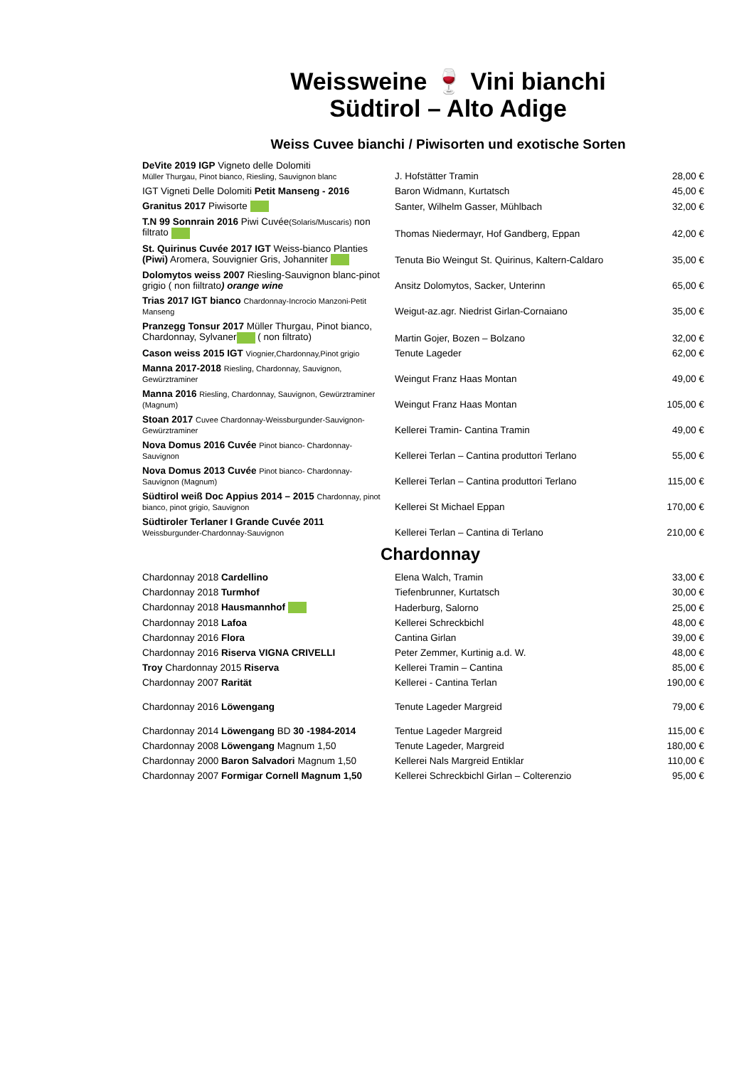Weissweine 🍷 Vini bianchi
Südtirol – Alto Adige
Weiss Cuvee bianchi / Piwisorten und exotische Sorten
| DeVite 2019 IGP Vigneto delle Dolomiti Müller Thurgau, Pinot bianco, Riesling, Sauvignon blanc | J. Hofstätter Tramin | 28,00 € |
| IGT Vigneti Delle Dolomiti Petit Manseng - 2016 | Baron Widmann, Kurtatsch | 45,00 € |
| Granitus 2017 Piwisorte | Santer, Wilhelm Gasser, Mühlbach | 32,00 € |
| T.N 99 Sonnrain 2016 Piwi Cuvée (Solaris/Muscaris) non filtrato | Thomas Niedermayr, Hof Gandberg, Eppan | 42,00 € |
| St. Quirinus Cuvée 2017 IGT Weiss-bianco Planties (Piwi) Aromera, Souvignier Gris, Johanniter | Tenuta Bio Weingut St. Quirinus, Kaltern-Caldaro | 35,00 € |
| Dolomytos weiss 2007 Riesling-Sauvignon blanc-pinot grigio ( non fiiltrato ) orange wine | Ansitz Dolomytos, Sacker, Unterinn | 65,00 € |
| Trias 2017 IGT bianco Chardonnay-Incrocio Manzoni-Petit Manseng | Weigut-az.agr. Niedrist Girlan-Cornaiano | 35,00 € |
| Pranzegg Tonsur 2017 Müller Thurgau, Pinot bianco, Chardonnay, Sylvaner ( non filtrato) | Martin Gojer, Bozen – Bolzano | 32,00 € |
| Cason weiss 2015 IGT Viognier,Chardonnay,Pinot grigio | Tenute Lageder | 62,00 € |
| Manna 2017-2018 Riesling, Chardonnay, Sauvignon, Gewürztraminer | Weingut Franz Haas Montan | 49,00 € |
| Manna 2016 Riesling, Chardonnay, Sauvignon, Gewürztraminer (Magnum) | Weingut Franz Haas Montan | 105,00 € |
| Stoan 2017 Cuvee Chardonnay-Weissburgunder-Sauvignon-Gewürztraminer | Kellerei Tramin- Cantina Tramin | 49,00 € |
| Nova Domus 2016 Cuvée Pinot bianco- Chardonnay-Sauvignon | Kellerei Terlan – Cantina produttori Terlano | 55,00 € |
| Nova Domus 2013 Cuvée Pinot bianco- Chardonnay-Sauvignon (Magnum) | Kellerei Terlan – Cantina produttori Terlano | 115,00 € |
| Südtirol weiß Doc Appius 2014 – 2015 Chardonnay, pinot bianco, pinot grigio, Sauvignon | Kellerei St Michael Eppan | 170,00 € |
| Südtiroler Terlaner I Grande Cuvée 2011 Weissburgunder-Chardonnay-Sauvignon | Kellerei Terlan – Cantina di Terlano | 210,00 € |
Chardonnay
| Chardonnay 2018 Cardellino | Elena Walch, Tramin | 33,00 € |
| Chardonnay 2018 Turmhof | Tiefenbrunner, Kurtatsch | 30,00 € |
| Chardonnay 2018 Hausmannhof | Haderburg, Salorno | 25,00 € |
| Chardonnay 2018 Lafoa | Kellerei Schreckbichl | 48,00 € |
| Chardonnay 2016 Flora | Cantina Girlan | 39,00 € |
| Chardonnay 2016 Riserva VIGNA CRIVELLI | Peter Zemmer, Kurtinig a.d. W. | 48,00 € |
| Troy Chardonnay 2015 Riserva | Kellerei Tramin – Cantina | 85,00 € |
| Chardonnay 2007 Rarität | Kellerei - Cantina Terlan | 190,00 € |
| Chardonnay 2016 Löwengang | Tenute Lageder Margreid | 79,00 € |
| Chardonnay 2014 Löwengang BD 30 -1984-2014 | Tentue Lageder Margreid | 115,00 € |
| Chardonnay 2008 Löwengang Magnum 1,50 | Tenute Lageder, Margreid | 180,00 € |
| Chardonnay 2000 Baron Salvadori Magnum 1,50 | Kellerei Nals Margreid Entiklar | 110,00 € |
| Chardonnay 2007 Formigar Cornell Magnum 1,50 | Kellerei Schreckbichl Girlan – Colterenzio | 95,00 € |